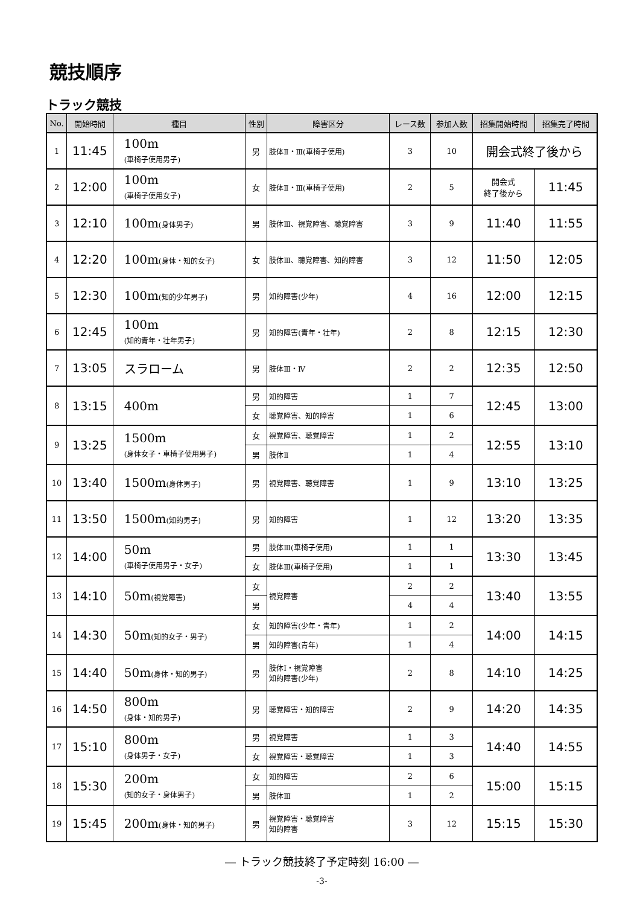競技順序
トラック競技
| No. | 開始時間 | 種目 | 性別 | 障害区分 | レース数 | 参加人数 | 招集開始時間 | 招集完了時間 |
| --- | --- | --- | --- | --- | --- | --- | --- | --- |
| 1 | 11:45 | 100m (車椅子使用男子) | 男 | 肢体Ⅱ・Ⅲ(車椅子使用) | 3 | 10 | 開会式終了後から | |
| 2 | 12:00 | 100m (車椅子使用女子) | 女 | 肢体Ⅱ・Ⅲ(車椅子使用) | 2 | 5 | 開会式 終了後から | 11:45 |
| 3 | 12:10 | 100m (身体男子) | 男 | 肢体Ⅲ、視覚障害、聴覚障害 | 3 | 9 | 11:40 | 11:55 |
| 4 | 12:20 | 100m (身体・知的女子) | 女 | 肢体Ⅲ、聴覚障害、知的障害 | 3 | 12 | 11:50 | 12:05 |
| 5 | 12:30 | 100m (知的少年男子) | 男 | 知的障害(少年) | 4 | 16 | 12:00 | 12:15 |
| 6 | 12:45 | 100m (知的青年・壮年男子) | 男 | 知的障害(青年・壮年) | 2 | 8 | 12:15 | 12:30 |
| 7 | 13:05 | スラローム | 男 | 肢体Ⅲ・Ⅳ | 2 | 2 | 12:35 | 12:50 |
| 8 | 13:15 | 400m | 男 | 知的障害 | 1 | 7 | 12:45 | 13:00 |
| | | | 女 | 聴覚障害、知的障害 | 1 | 6 | | |
| 9 | 13:25 | 1500m (身体女子・車椅子使用男子) | 女 | 視覚障害、聴覚障害 | 1 | 2 | 12:55 | 13:10 |
| | | | 男 | 肢体Ⅱ | 1 | 4 | | |
| 10 | 13:40 | 1500m (身体男子) | 男 | 視覚障害、聴覚障害 | 1 | 9 | 13:10 | 13:25 |
| 11 | 13:50 | 1500m (知的男子) | 男 | 知的障害 | 1 | 12 | 13:20 | 13:35 |
| 12 | 14:00 | 50m (車椅子使用男子・女子) | 男 | 肢体Ⅲ(車椅子使用) | 1 | 1 | 13:30 | 13:45 |
| | | | 女 | 肢体Ⅲ(車椅子使用) | 1 | 1 | | |
| 13 | 14:10 | 50m (視覚障害) | 女 | 視覚障害 | 2 | 2 | 13:40 | 13:55 |
| | | | 男 | | 4 | 4 | | |
| 14 | 14:30 | 50m (知的女子・男子) | 女 | 知的障害(少年・青年) | 1 | 2 | 14:00 | 14:15 |
| | | | 男 | 知的障害(青年) | 1 | 4 | | |
| 15 | 14:40 | 50m (身体・知的男子) | 男 | 肢体Ⅰ・視覚障害 知的障害(少年) | 2 | 8 | 14:10 | 14:25 |
| 16 | 14:50 | 800m (身体・知的男子) | 男 | 聴覚障害・知的障害 | 2 | 9 | 14:20 | 14:35 |
| 17 | 15:10 | 800m (身体男子・女子) | 男 | 視覚障害 | 1 | 3 | 14:40 | 14:55 |
| | | | 女 | 視覚障害・聴覚障害 | 1 | 3 | | |
| 18 | 15:30 | 200m (知的女子・身体男子) | 女 | 知的障害 | 2 | 6 | 15:00 | 15:15 |
| | | | 男 | 肢体Ⅲ | 1 | 2 | | |
| 19 | 15:45 | 200m (身体・知的男子) | 男 | 視覚障害・聴覚障害 知的障害 | 3 | 12 | 15:15 | 15:30 |
― トラック競技終了予定時刻 16:00 ―
-3-